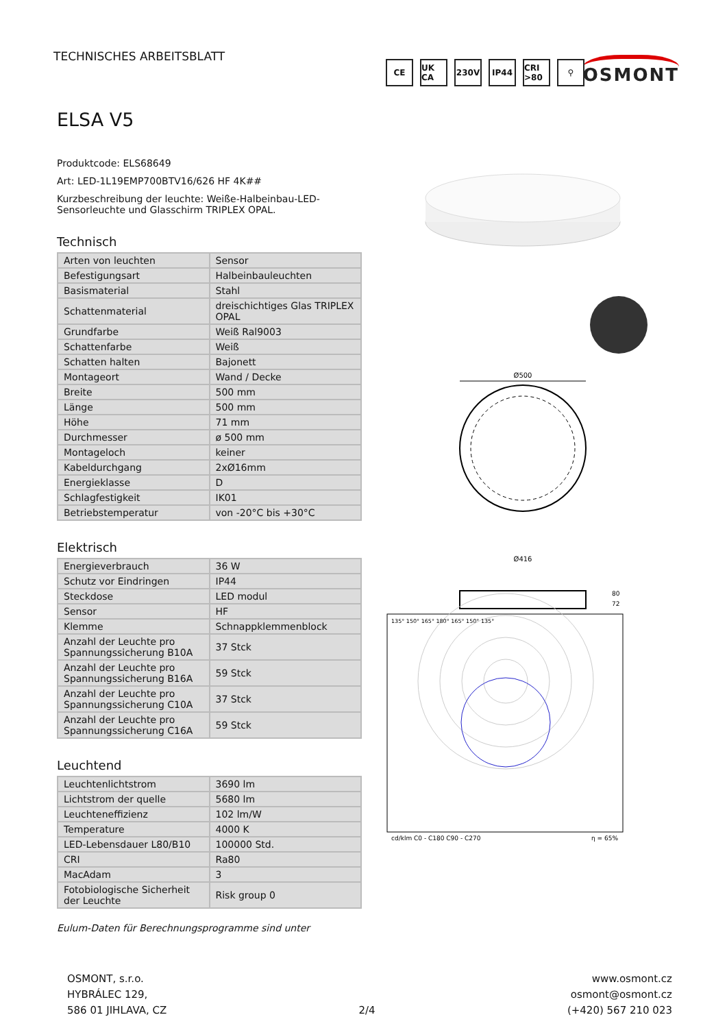TECHNISCHES ARBEITSBLATT
OSMONT
ELSA V5
Produktcode: ELS68649
Art: LED-1L19EMP700BTV16/626 HF 4K##
Kurzbeschreibung der leuchte: Weiße-Halbeinbau-LED-Sensorleuchte und Glasschirm TRIPLEX OPAL.
Technisch
| Arten von leuchten | Sensor |
| Befestigungsart | Halbeinbauleuchten |
| Basismaterial | Stahl |
| Schattenmaterial | dreischichtiges Glas TRIPLEX OPAL |
| Grundfarbe | Weiß Ral9003 |
| Schattenfarbe | Weiß |
| Schatten halten | Bajonett |
| Montageort | Wand / Decke |
| Breite | 500 mm |
| Länge | 500 mm |
| Höhe | 71 mm |
| Durchmesser | ø 500 mm |
| Montageloch | keiner |
| Kabeldurchgang | 2xØ16mm |
| Energieklasse | D |
| Schlagfestigkeit | IK01 |
| Betriebstemperatur | von -20°C bis +30°C |
Elektrisch
| Energieverbrauch | 36 W |
| Schutz vor Eindringen | IP44 |
| Steckdose | LED modul |
| Sensor | HF |
| Klemme | Schnappklemmenblock |
| Anzahl der Leuchte pro Spannungssicherung B10A | 37 Stck |
| Anzahl der Leuchte pro Spannungssicherung B16A | 59 Stck |
| Anzahl der Leuchte pro Spannungssicherung C10A | 37 Stck |
| Anzahl der Leuchte pro Spannungssicherung C16A | 59 Stck |
Leuchtend
| Leuchtenlichtstrom | 3690 lm |
| Lichtstrom der quelle | 5680 lm |
| Leuchteneffizienz | 102 lm/W |
| Temperature | 4000 K |
| LED-Lebensdauer L80/B10 | 100000 Std. |
| CRI | Ra80 |
| MacAdam | 3 |
| Fotobiologische Sicherheit der Leuchte | Risk group 0 |
Eulum-Daten für Berechnungsprogramme sind unter
CE UK CA 230V IP44 CRI >80
⚲
Ø500
Ø416
80
72
135° 150° 165° 180° 165° 150° 135°
cd/klm C0 - C180 C90 - C270
η = 65%
OSMONT, s.r.o.
HYBRÁLEC 129,
586 01 JIHLAVA, CZ
2/4 www.osmont.cz
osmont@osmont.cz
(+420) 567 210 023